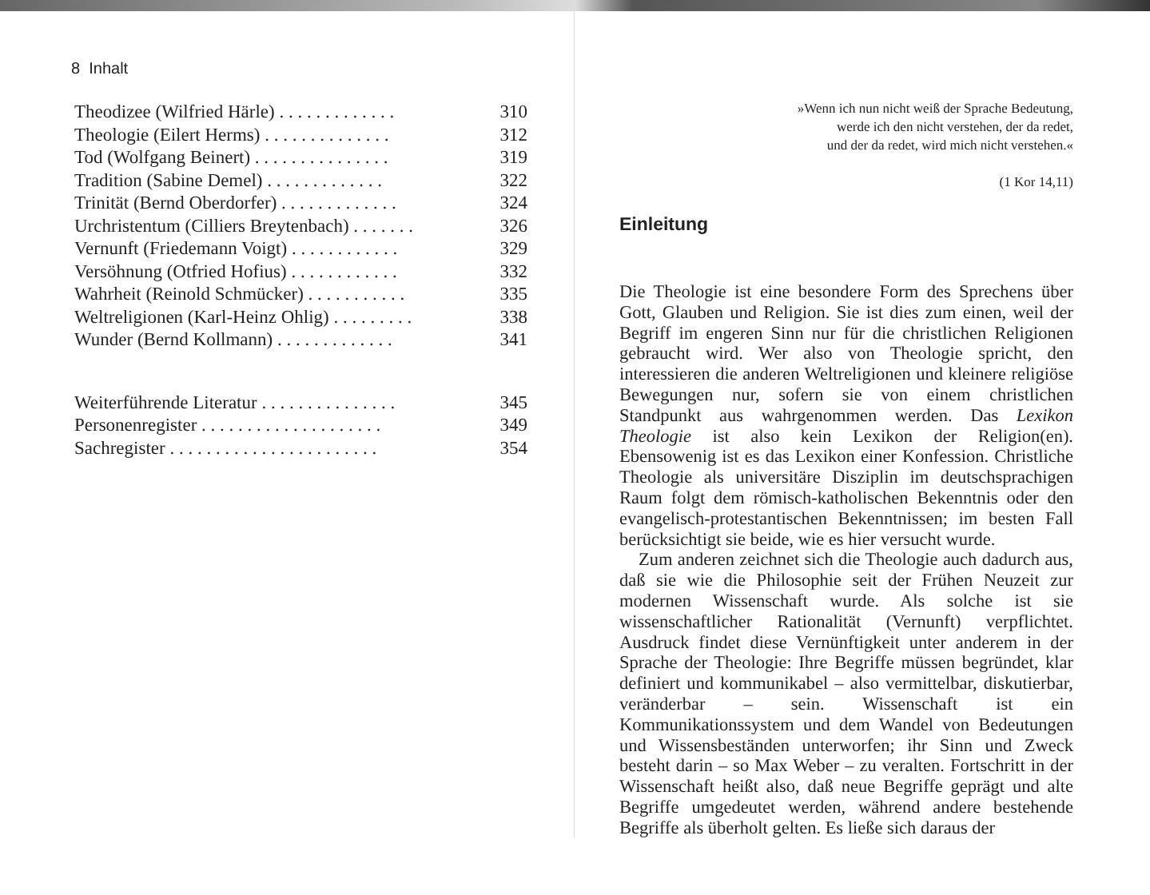8 Inhalt
| Theodizee (Wilfried Härle) . . . . . . . . . . . . . | 310 |
| Theologie (Eilert Herms) . . . . . . . . . . . . . . | 312 |
| Tod (Wolfgang Beinert) . . . . . . . . . . . . . . . | 319 |
| Tradition (Sabine Demel) . . . . . . . . . . . . . | 322 |
| Trinität (Bernd Oberdorfer) . . . . . . . . . . . . . | 324 |
| Urchristentum (Cilliers Breytenbach) . . . . . . . | 326 |
| Vernunft (Friedemann Voigt) . . . . . . . . . . . . | 329 |
| Versöhnung (Otfried Hofius) . . . . . . . . . . . . | 332 |
| Wahrheit (Reinold Schmücker) . . . . . . . . . . . | 335 |
| Weltreligionen (Karl-Heinz Ohlig) . . . . . . . . . | 338 |
| Wunder (Bernd Kollmann) . . . . . . . . . . . . . | 341 |
| Weiterführende Literatur . . . . . . . . . . . . . . . | 345 |
| Personenregister . . . . . . . . . . . . . . . . . . . . | 349 |
| Sachregister . . . . . . . . . . . . . . . . . . . . . . . | 354 |
»Wenn ich nun nicht weiß der Sprache Bedeutung,
werde ich den nicht verstehen, der da redet,
und der da redet, wird mich nicht verstehen.«
(1 Kor 14,11)
Einleitung
Die Theologie ist eine besondere Form des Sprechens über Gott, Glauben und Religion. Sie ist dies zum einen, weil der Begriff im engeren Sinn nur für die christlichen Religionen gebraucht wird. Wer also von Theologie spricht, den interessieren die anderen Weltreligionen und kleinere religiöse Bewegungen nur, sofern sie von einem christlichen Standpunkt aus wahrgenommen werden. Das Lexikon Theologie ist also kein Lexikon der Religion(en). Ebensowenig ist es das Lexikon einer Konfession. Christliche Theologie als universitäre Disziplin im deutschsprachigen Raum folgt dem römisch-katholischen Bekenntnis oder den evangelisch-protestantischen Bekenntnissen; im besten Fall berücksichtigt sie beide, wie es hier versucht wurde.
Zum anderen zeichnet sich die Theologie auch dadurch aus, daß sie wie die Philosophie seit der Frühen Neuzeit zur modernen Wissenschaft wurde. Als solche ist sie wissenschaftlicher Rationalität (Vernunft) verpflichtet. Ausdruck findet diese Vernünftigkeit unter anderem in der Sprache der Theologie: Ihre Begriffe müssen begründet, klar definiert und kommunikabel – also vermittelbar, diskutierbar, veränderbar – sein. Wissenschaft ist ein Kommunikationssystem und dem Wandel von Bedeutungen und Wissensbeständen unterworfen; ihr Sinn und Zweck besteht darin – so Max Weber – zu veralten. Fortschritt in der Wissenschaft heißt also, daß neue Begriffe geprägt und alte Begriffe umgedeutet werden, während andere bestehende Begriffe als überholt gelten. Es ließe sich daraus der